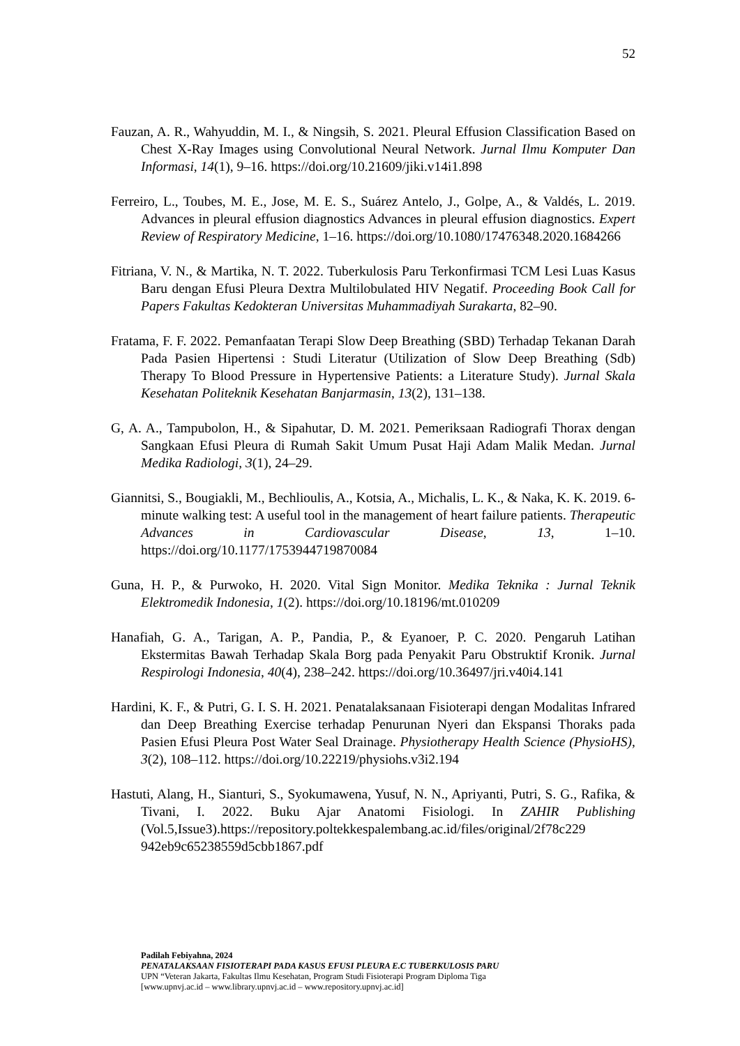52
Fauzan, A. R., Wahyuddin, M. I., & Ningsih, S. 2021. Pleural Effusion Classification Based on Chest X-Ray Images using Convolutional Neural Network. Jurnal Ilmu Komputer Dan Informasi, 14(1), 9–16. https://doi.org/10.21609/jiki.v14i1.898
Ferreiro, L., Toubes, M. E., Jose, M. E. S., Suárez Antelo, J., Golpe, A., & Valdés, L. 2019. Advances in pleural effusion diagnostics Advances in pleural effusion diagnostics. Expert Review of Respiratory Medicine, 1–16. https://doi.org/10.1080/17476348.2020.1684266
Fitriana, V. N., & Martika, N. T. 2022. Tuberkulosis Paru Terkonfirmasi TCM Lesi Luas Kasus Baru dengan Efusi Pleura Dextra Multilobulated HIV Negatif. Proceeding Book Call for Papers Fakultas Kedokteran Universitas Muhammadiyah Surakarta, 82–90.
Fratama, F. F. 2022. Pemanfaatan Terapi Slow Deep Breathing (SBD) Terhadap Tekanan Darah Pada Pasien Hipertensi : Studi Literatur (Utilization of Slow Deep Breathing (Sdb) Therapy To Blood Pressure in Hypertensive Patients: a Literature Study). Jurnal Skala Kesehatan Politeknik Kesehatan Banjarmasin, 13(2), 131–138.
G, A. A., Tampubolon, H., & Sipahutar, D. M. 2021. Pemeriksaan Radiografi Thorax dengan Sangkaan Efusi Pleura di Rumah Sakit Umum Pusat Haji Adam Malik Medan. Jurnal Medika Radiologi, 3(1), 24–29.
Giannitsi, S., Bougiakli, M., Bechlioulis, A., Kotsia, A., Michalis, L. K., & Naka, K. K. 2019. 6-minute walking test: A useful tool in the management of heart failure patients. Therapeutic Advances in Cardiovascular Disease, 13, 1–10. https://doi.org/10.1177/1753944719870084
Guna, H. P., & Purwoko, H. 2020. Vital Sign Monitor. Medika Teknika : Jurnal Teknik Elektromedik Indonesia, 1(2). https://doi.org/10.18196/mt.010209
Hanafiah, G. A., Tarigan, A. P., Pandia, P., & Eyanoer, P. C. 2020. Pengaruh Latihan Ekstermitas Bawah Terhadap Skala Borg pada Penyakit Paru Obstruktif Kronik. Jurnal Respirologi Indonesia, 40(4), 238–242. https://doi.org/10.36497/jri.v40i4.141
Hardini, K. F., & Putri, G. I. S. H. 2021. Penatalaksanaan Fisioterapi dengan Modalitas Infrared dan Deep Breathing Exercise terhadap Penurunan Nyeri dan Ekspansi Thoraks pada Pasien Efusi Pleura Post Water Seal Drainage. Physiotherapy Health Science (PhysioHS), 3(2), 108–112. https://doi.org/10.22219/physiohs.v3i2.194
Hastuti, Alang, H., Sianturi, S., Syokumawena, Yusuf, N. N., Apriyanti, Putri, S. G., Rafika, & Tivani, I. 2022. Buku Ajar Anatomi Fisiologi. In ZAHIR Publishing (Vol.5,Issue3).https://repository.poltekkespalembang.ac.id/files/original/2f78c229 942eb9c65238559d5cbb1867.pdf
Padilah Febiyahna, 2024
PENATALAKSAAN FISIOTERAPI PADA KASUS EFUSI PLEURA E.C TUBERKULOSIS PARU
UPN “Veteran Jakarta, Fakultas Ilmu Kesehatan, Program Studi Fisioterapi Program Diploma Tiga
[www.upnvj.ac.id – www.library.upnvj.ac.id – www.repository.upnvj.ac.id]